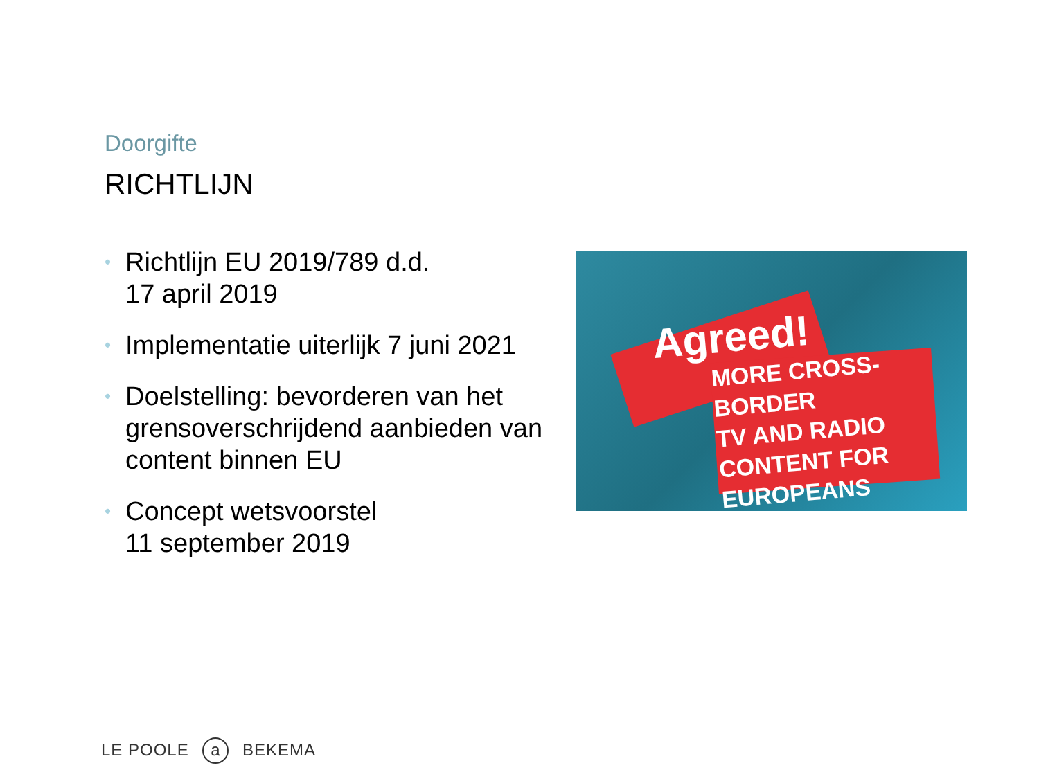Doorgifte
RICHTLIJN
• Richtlijn EU 2019/789 d.d.
17 april 2019
• Implementatie uiterlijk 7 juni 2021
• Doelstelling: bevorderen van het grensoverschrijdend aanbieden van content binnen EU
• Concept wetsvoorstel
11 september 2019
Agreed!
MORE CROSS-BORDER
TV AND RADIO
CONTENT FOR
EUROPEANS
LE POOLE a BEKEMA